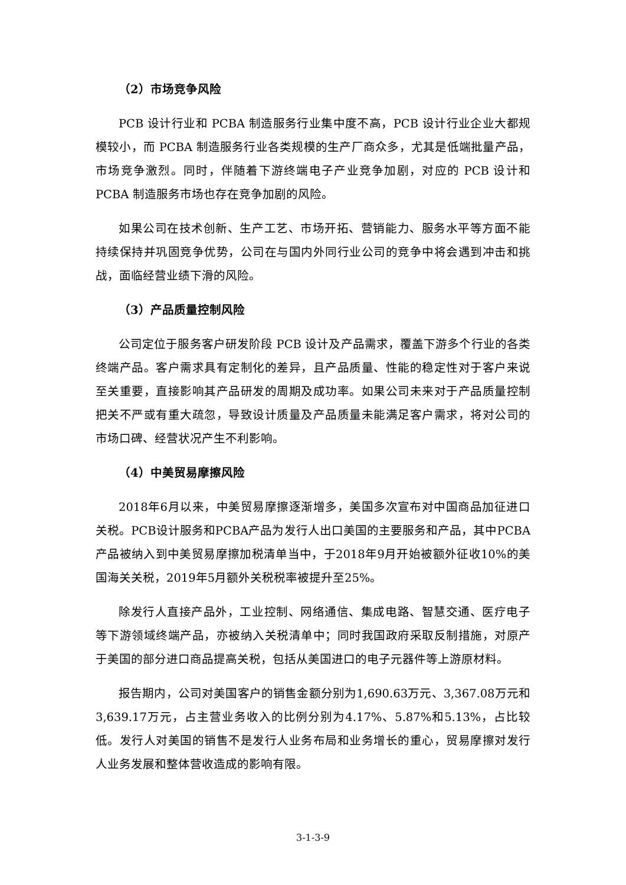（2）市场竞争风险
PCB 设计行业和 PCBA 制造服务行业集中度不高，PCB 设计行业企业大都规模较小，而 PCBA 制造服务行业各类规模的生产厂商众多，尤其是低端批量产品，市场竞争激烈。同时，伴随着下游终端电子产业竞争加剧，对应的 PCB 设计和 PCBA 制造服务市场也存在竞争加剧的风险。
如果公司在技术创新、生产工艺、市场开拓、营销能力、服务水平等方面不能持续保持并巩固竞争优势，公司在与国内外同行业公司的竞争中将会遇到冲击和挑战，面临经营业绩下滑的风险。
（3）产品质量控制风险
公司定位于服务客户研发阶段 PCB 设计及产品需求，覆盖下游多个行业的各类终端产品。客户需求具有定制化的差异，且产品质量、性能的稳定性对于客户来说至关重要，直接影响其产品研发的周期及成功率。如果公司未来对于产品质量控制把关不严或有重大疏忽，导致设计质量及产品质量未能满足客户需求，将对公司的市场口碑、经营状况产生不利影响。
（4）中美贸易摩擦风险
2018年6月以来，中美贸易摩擦逐渐增多，美国多次宣布对中国商品加征进口关税。PCB设计服务和PCBA产品为发行人出口美国的主要服务和产品，其中PCBA产品被纳入到中美贸易摩擦加税清单当中，于2018年9月开始被额外征收10%的美国海关关税，2019年5月额外关税税率被提升至25%。
除发行人直接产品外，工业控制、网络通信、集成电路、智慧交通、医疗电子等下游领域终端产品，亦被纳入关税清单中；同时我国政府采取反制措施，对原产于美国的部分进口商品提高关税，包括从美国进口的电子元器件等上游原材料。
报告期内，公司对美国客户的销售金额分别为1,690.63万元、3,367.08万元和3,639.17万元，占主营业务收入的比例分别为4.17%、5.87%和5.13%，占比较低。发行人对美国的销售不是发行人业务布局和业务增长的重心，贸易摩擦对发行人业务发展和整体营收造成的影响有限。
3-1-3-9